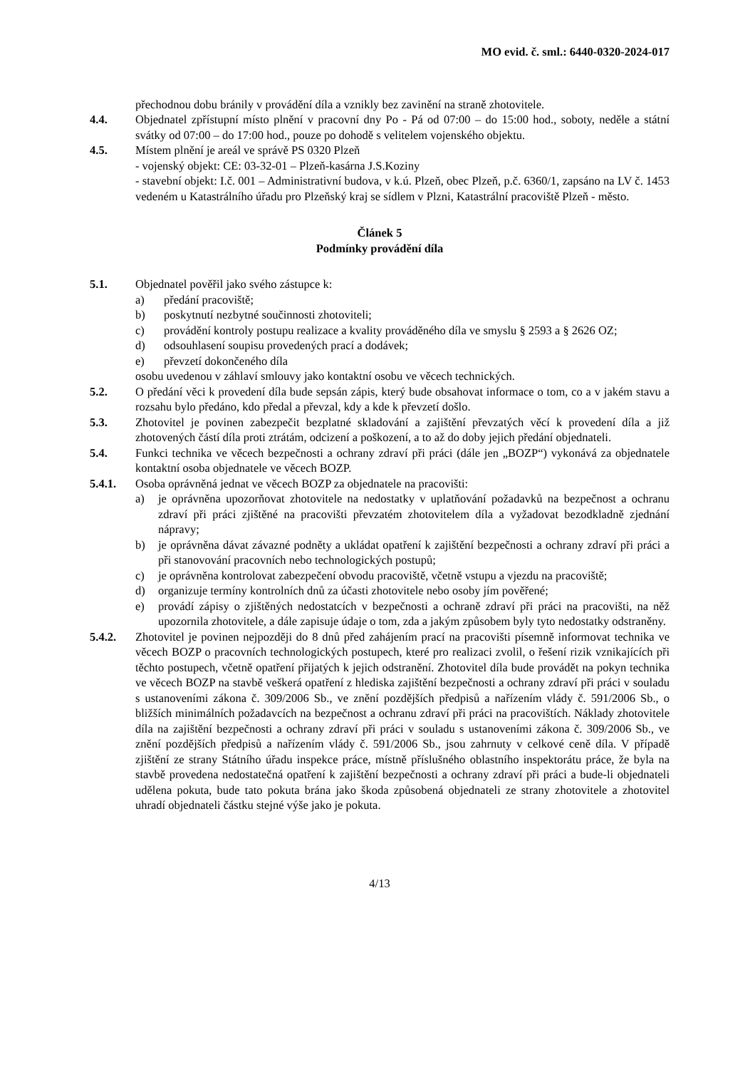MO evid. č. sml.: 6440-0320-2024-017
přechodnou dobu bránily v provádění díla a vznikly bez zavinění na straně zhotovitele.
4.4. Objednatel zpřístupní místo plnění v pracovní dny Po - Pá od 07:00 – do 15:00 hod., soboty, neděle a státní svátky od 07:00 – do 17:00 hod., pouze po dohodě s velitelem vojenského objektu.
4.5. Místem plnění je areál ve správě PS 0320 Plzeň
- vojenský objekt: CE: 03-32-01 – Plzeň-kasárna J.S.Koziny
- stavební objekt: I.č. 001 – Administrativní budova, v k.ú. Plzeň, obec Plzeň, p.č. 6360/1, zapsáno na LV č. 1453 vedeném u Katastrálního úřadu pro Plzeňský kraj se sídlem v Plzni, Katastrální pracoviště Plzeň - město.
Článek 5
Podmínky provádění díla
5.1. Objednatel pověřil jako svého zástupce k:
a) předání pracoviště;
b) poskytnutí nezbytné součinnosti zhotoviteli;
c) provádění kontroly postupu realizace a kvality prováděného díla ve smyslu § 2593 a § 2626 OZ;
d) odsouhlasení soupisu provedených prací a dodávek;
e) převzetí dokončeného díla
osobu uvedenou v záhlaví smlouvy jako kontaktní osobu ve věcech technických.
5.2. O předání věci k provedení díla bude sepsán zápis, který bude obsahovat informace o tom, co a v jakém stavu a rozsahu bylo předáno, kdo předal a převzal, kdy a kde k převzetí došlo.
5.3. Zhotovitel je povinen zabezpečit bezplatné skladování a zajištění převzatých věcí k provedení díla a již zhotovených částí díla proti ztrátám, odcizení a poškození, a to až do doby jejich předání objednateli.
5.4. Funkci technika ve věcech bezpečnosti a ochrany zdraví při práci (dále jen „BOZP“) vykonává za objednatele kontaktní osoba objednatele ve věcech BOZP.
5.4.1. Osoba oprávněná jednat ve věcech BOZP za objednatele na pracovišti:
a) je oprávněna upozorňovat zhotovitele na nedostatky v uplatňování požadavků na bezpečnost a ochranu zdraví při práci zjištěné na pracovišti převzatém zhotovitelem díla a vyžadovat bezodkladně zjednání nápravy;
b) je oprávněna dávat závazné podněty a ukládat opatření k zajištění bezpečnosti a ochrany zdraví při práci a při stanovování pracovních nebo technologických postupů;
c) je oprávněna kontrolovat zabezpečení obvodu pracoviště, včetně vstupu a vjezdu na pracoviště;
d) organizuje termíny kontrolních dnů za účasti zhotovitele nebo osoby jím pověřené;
e) provádí zápisy o zjištěných nedostatcích v bezpečnosti a ochraně zdraví při práci na pracovišti, na něž upozornila zhotovitele, a dále zapisuje údaje o tom, zda a jakým způsobem byly tyto nedostatky odstraněny.
5.4.2. Zhotovitel je povinen nejpozději do 8 dnů před zahájením prací na pracovišti písemně informovat technika ve věcech BOZP o pracovních technologických postupech, které pro realizaci zvolil, o řešení rizik vznikajících při těchto postupech, včetně opatření přijatých k jejich odstranění. Zhotovitel díla bude provádět na pokyn technika ve věcech BOZP na stavbě veškerá opatření z hlediska zajištění bezpečnosti a ochrany zdraví při práci v souladu s ustanoveními zákona č. 309/2006 Sb., ve znění pozdějších předpisů a nařízením vlády č. 591/2006 Sb., o bližších minimálních požadavcích na bezpečnost a ochranu zdraví při práci na pracovištích. Náklady zhotovitele díla na zajištění bezpečnosti a ochrany zdraví při práci v souladu s ustanoveními zákona č. 309/2006 Sb., ve znění pozdějších předpisů a nařízením vlády č. 591/2006 Sb., jsou zahrnuty v celkové ceně díla. V případě zjištění ze strany Státního úřadu inspekce práce, místně příslušného oblastního inspektorátu práce, že byla na stavbě provedena nedostatečná opatření k zajištění bezpečnosti a ochrany zdraví při práci a bude-li objednateli udělena pokuta, bude tato pokuta brána jako škoda způsobená objednateli ze strany zhotovitele a zhotovitel uhradí objednateli částku stejné výše jako je pokuta.
4/13